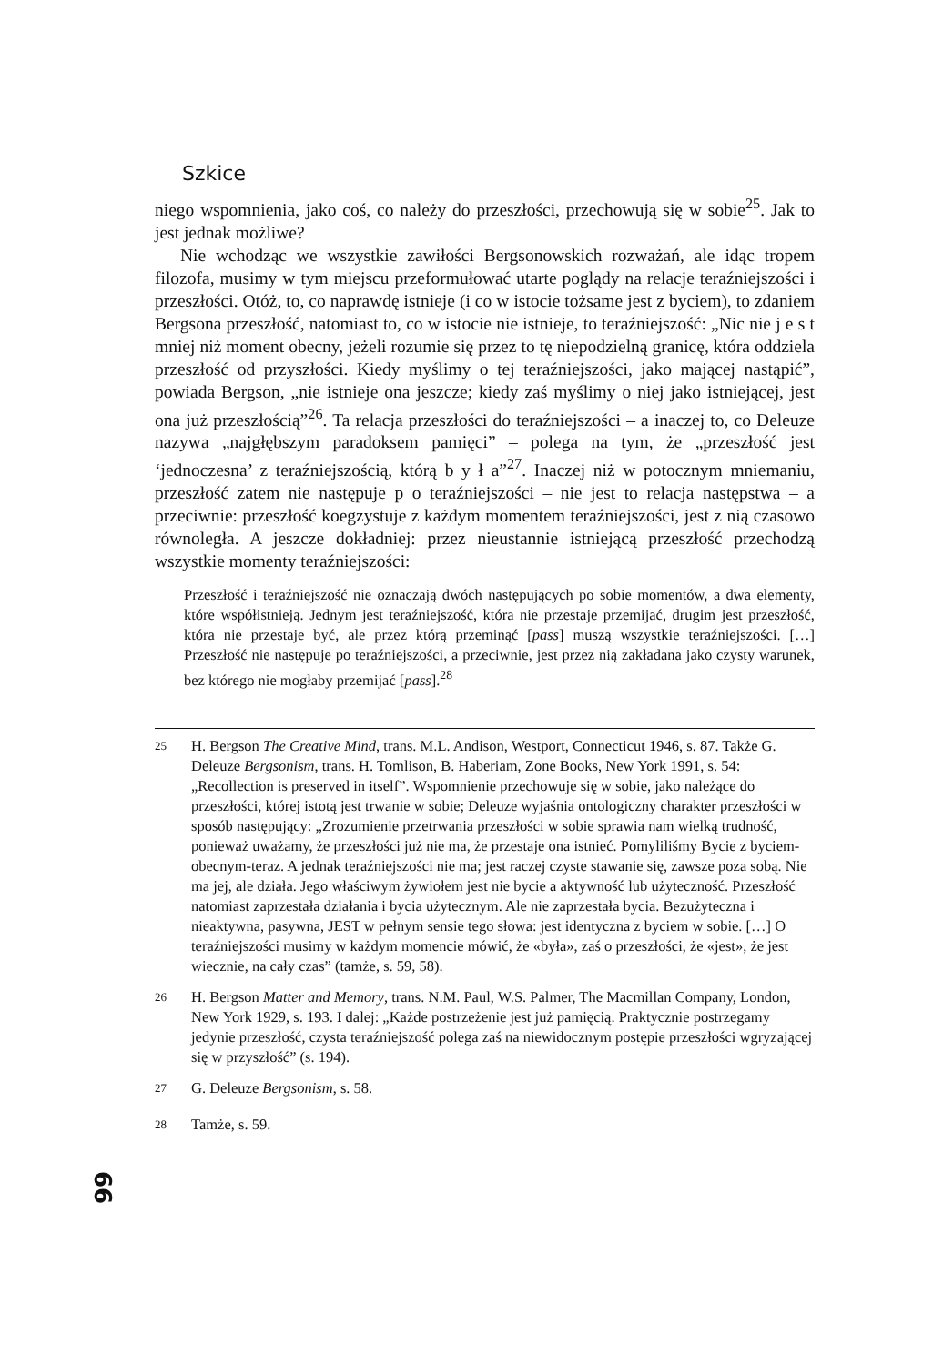Szkice
niego wspomnienia, jako coś, co należy do przeszłości, przechowują się w sobie<sup>25</sup>. Jak to jest jednak możliwe?
Nie wchodząc we wszystkie zawiłości Bergsonowskich rozważań, ale idąc tropem filozofa, musimy w tym miejscu przeformułować utarte poglądy na relacje teraźniejszości i przeszłości. Otóż, to, co naprawdę istnieje (i co w istocie tożsame jest z byciem), to zdaniem Bergsona przeszłość, natomiast to, co w istocie nie istnieje, to teraźniejszość: „Nic nie j e s t mniej niż moment obecny, jeżeli rozumie się przez to tę niepodzielną granicę, która oddziela przeszłość od przyszłości. Kiedy myślimy o tej teraźniejszości, jako mającej nastąpić”, powiada Bergson, „nie istnieje ona jeszcze; kiedy zaś myślimy o niej jako istniejącej, jest ona już przeszłością”<sup>26</sup>. Ta relacja przeszłości do teraźniejszości – a inaczej to, co Deleuze nazywa „najgłębszym paradoksem pamięci” – polega na tym, że „przeszłość jest ‘jednoczesna’ z teraźniejszością, którą b y ł a”<sup>27</sup>. Inaczej niż w potocznym mniemaniu, przeszłość zatem nie następuje p o teraźniejszości – nie jest to relacja następstwa – a przeciwnie: przeszłość koegzystuje z każdym momentem teraźniejszości, jest z nią czasowo równoległa. A jeszcze dokładniej: przez nieustannie istniejącą przeszłość przechodzą wszystkie momenty teraźniejszości:
Przeszłość i teraźniejszość nie oznaczają dwóch następujących po sobie momentów, a dwa elementy, które współistnieją. Jednym jest teraźniejszość, która nie przestaje przemijać, drugim jest przeszłość, która nie przestaje być, ale przez którą przeminąć [pass] muszą wszystkie teraźniejszości. […] Przeszłość nie następuje po teraźniejszości, a przeciwnie, jest przez nią zakładana jako czysty warunek, bez którego nie mogłaby przemijać [pass].<sup>28</sup>
<sup>25</sup> H. Bergson The Creative Mind, trans. M.L. Andison, Westport, Connecticut 1946, s. 87. Także G. Deleuze Bergsonism, trans. H. Tomlison, B. Haberiam, Zone Books, New York 1991, s. 54: „Recollection is preserved in itself”. Wspomnienie przechowuje się w sobie, jako należące do przeszłości, której istotą jest trwanie w sobie; Deleuze wyjaśnia ontologiczny charakter przeszłości w sposób następujący: „Zrozumienie przetrwania przeszłości w sobie sprawia nam wielką trudność, ponieważ uważamy, że przeszłości już nie ma, że przestaje ona istnieć. Pomyliliśmy Bycie z byciem-obecnym-teraz. A jednak teraźniejszości nie ma; jest raczej czyste stawanie się, zawsze poza sobą. Nie ma jej, ale działa. Jego właściwym żywiołem jest nie bycie a aktywność lub użyteczność. Przeszłość natomiast zaprzestała działania i bycia użytecznym. Ale nie zaprzestała bycia. Bezużyteczna i nieaktywna, pasywna, JEST w pełnym sensie tego słowa: jest identyczna z byciem w sobie. […] O teraźniejszości musimy w każdym momencie mówić, że «była», zaś o przeszłości, że «jest», że jest wiecznie, na cały czas” (tamże, s. 59, 58).
<sup>26</sup> H. Bergson Matter and Memory, trans. N.M. Paul, W.S. Palmer, The Macmillan Company, London, New York 1929, s. 193. I dalej: „Każde postrzeżenie jest już pamięcią. Praktycznie postrzegamy jedynie przeszłość, czysta teraźniejszość polega zaś na niewidocznym postępie przeszłości wgryzającej się w przyszłość” (s. 194).
<sup>27</sup> G. Deleuze Bergsonism, s. 58.
<sup>28</sup> Tamże, s. 59.
66